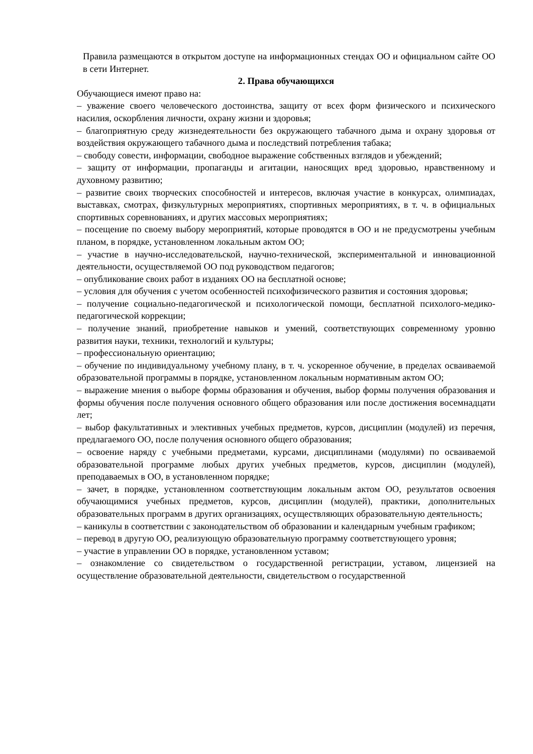Правила размещаются в открытом доступе на информационных стендах ОО и официальном сайте ОО в сети Интернет.
2. Права обучающихся
Обучающиеся имеют право на:
– уважение своего человеческого достоинства, защиту от всех форм физического и психического насилия, оскорбления личности, охрану жизни и здоровья;
– благоприятную среду жизнедеятельности без окружающего табачного дыма и охрану здоровья от воздействия окружающего табачного дыма и последствий потребления табака;
– свободу совести, информации, свободное выражение собственных взглядов и убеждений;
– защиту от информации, пропаганды и агитации, наносящих вред здоровью, нравственному и духовному развитию;
– развитие своих творческих способностей и интересов, включая участие в конкурсах, олимпиадах, выставках, смотрах, физкультурных мероприятиях, спортивных мероприятиях, в т. ч. в официальных спортивных соревнованиях, и других массовых мероприятиях;
– посещение по своему выбору мероприятий, которые проводятся в ОО и не предусмотрены учебным планом, в порядке, установленном локальным актом ОО;
– участие в научно-исследовательской, научно-технической, экспериментальной и инновационной деятельности, осуществляемой ОО под руководством педагогов;
– опубликование своих работ в изданиях ОО на бесплатной основе;
– условия для обучения с учетом особенностей психофизического развития и состояния здоровья;
– получение социально-педагогической и психологической помощи, бесплатной психолого-медико-педагогической коррекции;
– получение знаний, приобретение навыков и умений, соответствующих современному уровню развития науки, техники, технологий и культуры;
– профессиональную ориентацию;
– обучение по индивидуальному учебному плану, в т. ч. ускоренное обучение, в пределах осваиваемой образовательной программы в порядке, установленном локальным нормативным актом ОО;
– выражение мнения о выборе формы образования и обучения, выбор формы получения образования и формы обучения после получения основного общего образования или после достижения восемнадцати лет;
– выбор факультативных и элективных учебных предметов, курсов, дисциплин (модулей) из перечня, предлагаемого ОО, после получения основного общего образования;
– освоение наряду с учебными предметами, курсами, дисциплинами (модулями) по осваиваемой образовательной программе любых других учебных предметов, курсов, дисциплин (модулей), преподаваемых в ОО, в установленном порядке;
– зачет, в порядке, установленном соответствующим локальным актом ОО, результатов освоения обучающимися учебных предметов, курсов, дисциплин (модулей), практики, дополнительных образовательных программ в других организациях, осуществляющих образовательную деятельность;
– каникулы в соответствии с законодательством об образовании и календарным учебным графиком;
– перевод в другую ОО, реализующую образовательную программу соответствующего уровня;
– участие в управлении ОО в порядке, установленном уставом;
– ознакомление со свидетельством о государственной регистрации, уставом, лицензией на осуществление образовательной деятельности, свидетельством о государственной